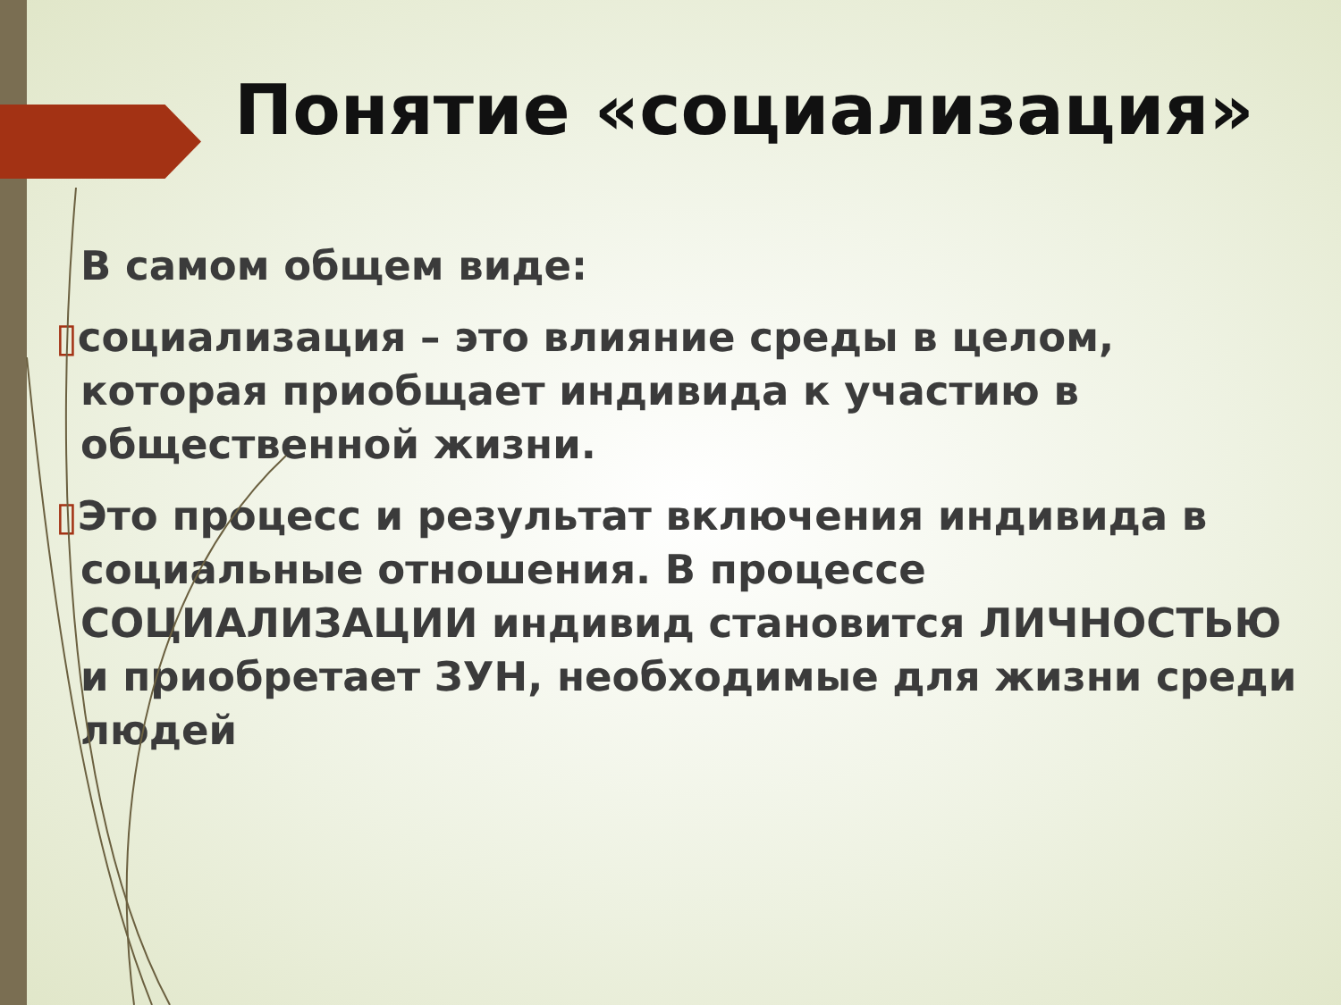Понятие «социализация»
В самом общем виде:
▯социализация – это влияние среды в целом, которая приобщает индивида к участию в общественной жизни.
▯Это процесс и результат включения индивида в социальные отношения. В процессе СОЦИАЛИЗАЦИИ индивид становится ЛИЧНОСТЬЮ и приобретает ЗУН, необходимые для жизни среди людей